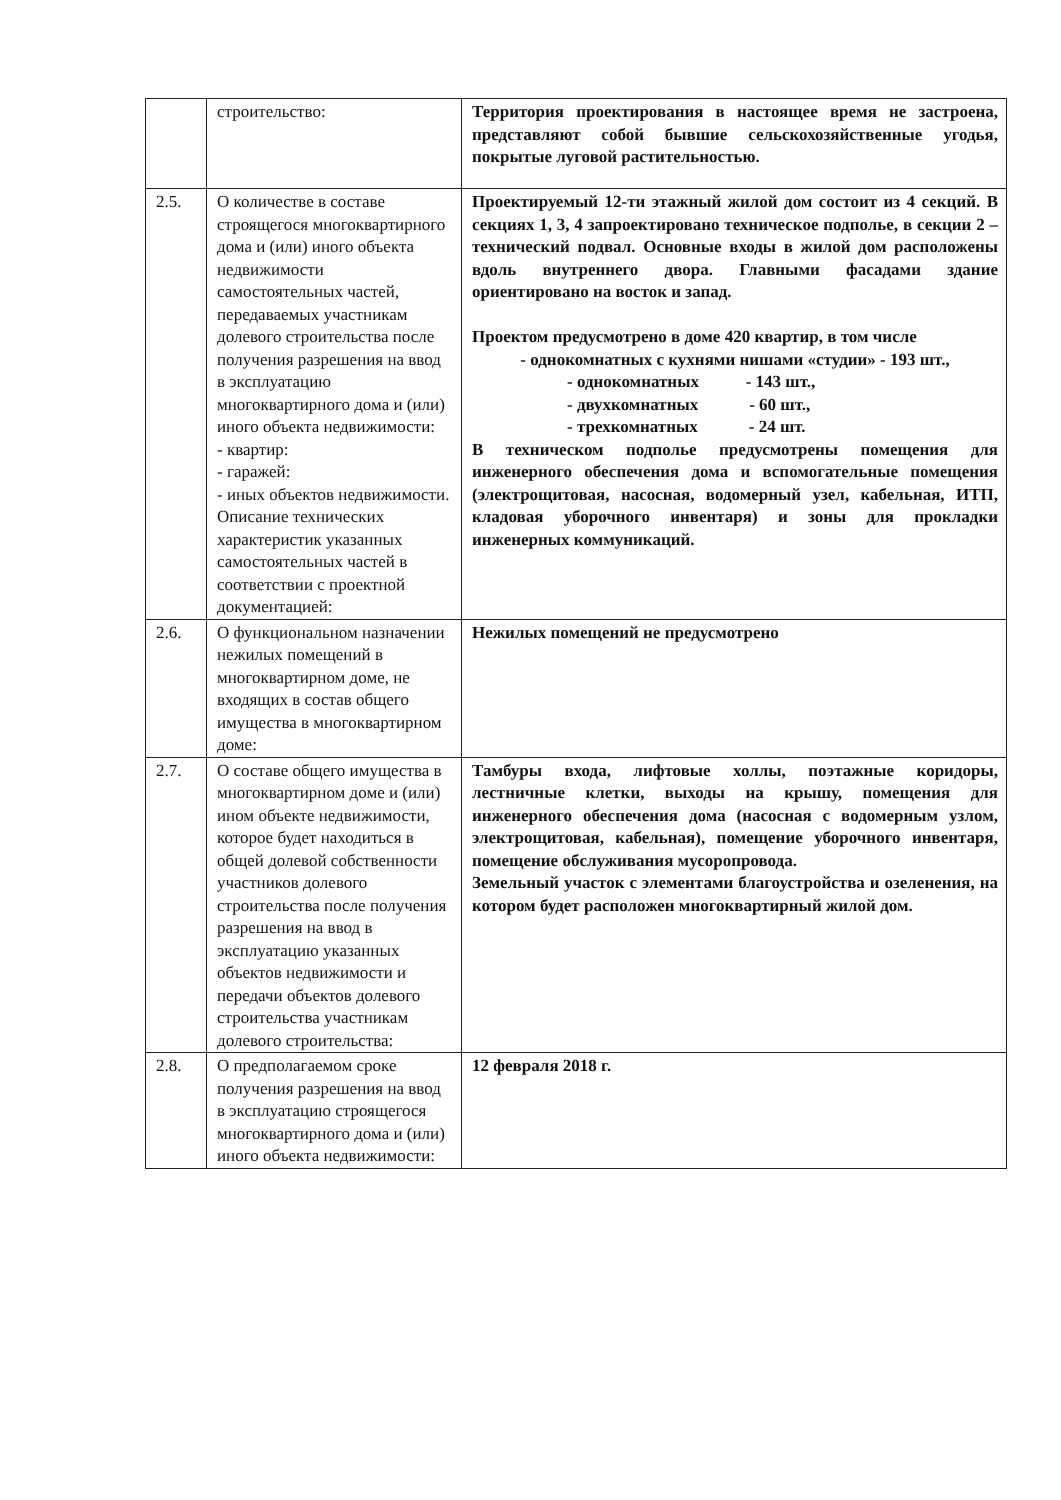| | строительство: | Территория проектирования в настоящее время не застроена, представляют собой бывшие сельскохозяйственные угодья, покрытые луговой растительностью. |
| 2.5. | О количестве в составе строящегося многоквартирного дома и (или) иного объекта недвижимости самостоятельных частей, передаваемых участникам долевого строительства после получения разрешения на ввод в эксплуатацию многоквартирного дома и (или) иного объекта недвижимости: - квартир: - гаражей: - иных объектов недвижимости. Описание технических характеристик указанных самостоятельных частей в соответствии с проектной документацией: | Проектируемый 12-ти этажный жилой дом состоит из 4 секций. В секциях 1, 3, 4 запроектировано техническое подполье, в секции 2 – технический подвал. Основные входы в жилой дом расположены вдоль внутреннего двора. Главными фасадами здание ориентировано на восток и запад. Проектом предусмотрено в доме 420 квартир, в том числе - однокомнатных с кухнями нишами «студии» - 193 шт., - однокомнатных - 143 шт., - двухкомнатных - 60 шт., - трехкомнатных - 24 шт. В техническом подполье предусмотрены помещения для инженерного обеспечения дома и вспомогательные помещения (электрощитовая, насосная, водомерный узел, кабельная, ИТП, кладовая уборочного инвентаря) и зоны для прокладки инженерных коммуникаций. |
| 2.6. | О функциональном назначении нежилых помещений в многоквартирном доме, не входящих в состав общего имущества в многоквартирном доме: | Нежилых помещений не предусмотрено |
| 2.7. | О составе общего имущества в многоквартирном доме и (или) ином объекте недвижимости, которое будет находиться в общей долевой собственности участников долевого строительства после получения разрешения на ввод в эксплуатацию указанных объектов недвижимости и передачи объектов долевого строительства участникам долевого строительства: | Тамбуры входа, лифтовые холлы, поэтажные коридоры, лестничные клетки, выходы на крышу, помещения для инженерного обеспечения дома (насосная с водомерным узлом, электрощитовая, кабельная), помещение уборочного инвентаря, помещение обслуживания мусоропровода. Земельный участок с элементами благоустройства и озеленения, на котором будет расположен многоквартирный жилой дом. |
| 2.8. | О предполагаемом сроке получения разрешения на ввод в эксплуатацию строящегося многоквартирного дома и (или) иного объекта недвижимости: | 12 февраля 2018 г. |